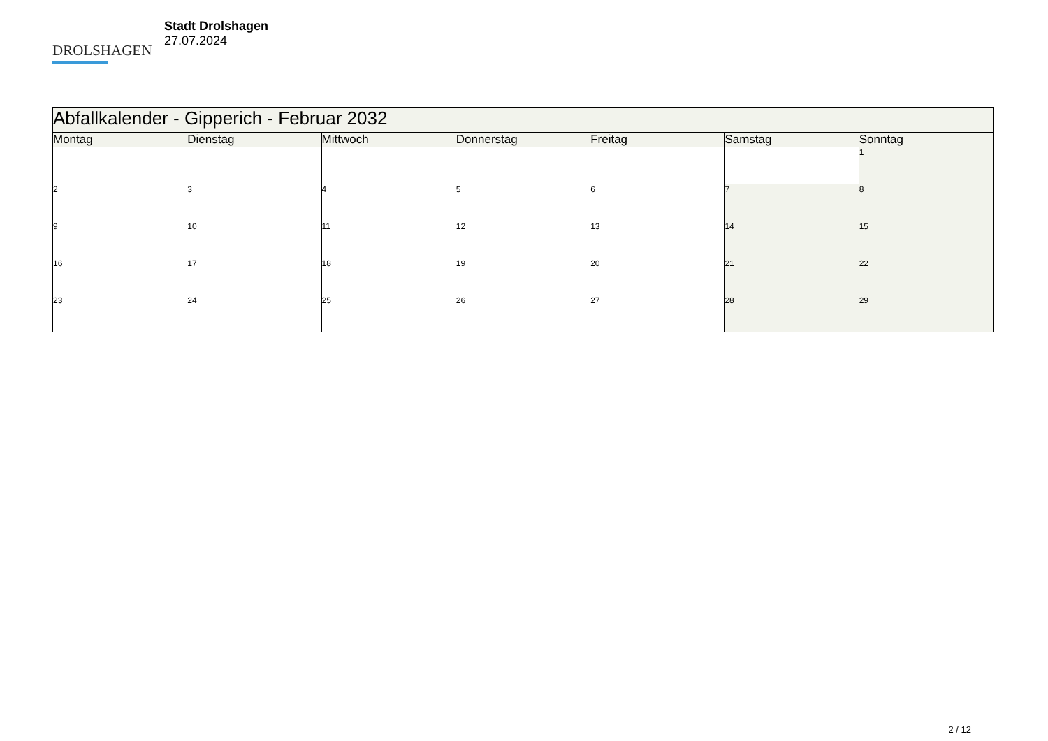DROLSHAGEN
Stadt Drolshagen
27.07.2024
| Abfallkalender - Gipperich - Februar 2032 | | | | | | |
| --- | --- | --- | --- | --- | --- | --- |
| Montag | Dienstag | Mittwoch | Donnerstag | Freitag | Samstag | Sonntag |
| | | | | | | 1 |
| 2 | 3 | 4 | 5 | 6 | 7 | 8 |
| 9 | 10 | 11 | 12 | 13 | 14 | 15 |
| 16 | 17 | 18 | 19 | 20 | 21 | 22 |
| 23 | 24 | 25 | 26 | 27 | 28 | 29 |
2 / 12